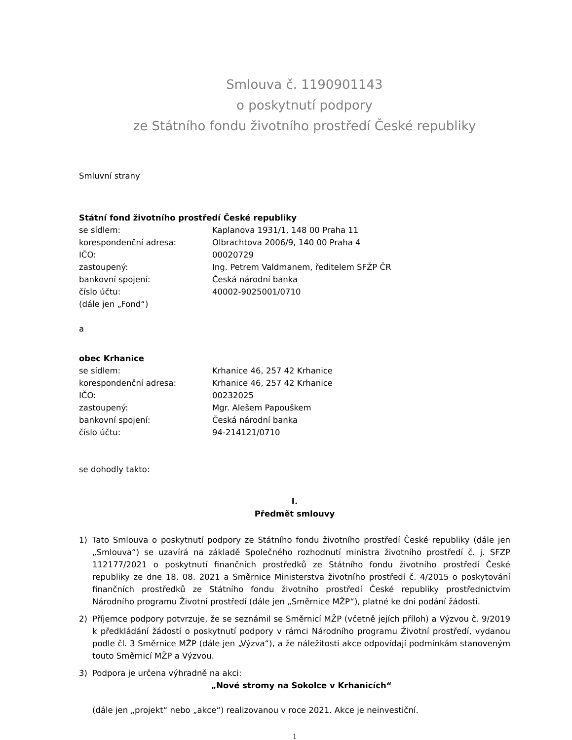Smlouva č. 1190901143
o poskytnutí podpory
ze Státního fondu životního prostředí České republiky
Smluvní strany
Státní fond životního prostředí České republiky
se sídlem: Kaplanova 1931/1, 148 00 Praha 11
korespondenční adresa: Olbrachtova 2006/9, 140 00 Praha 4
IČO: 00020729
zastoupený: Ing. Petrem Valdmanem, ředitelem SFŽP ČR
bankovní spojení: Česká národní banka
číslo účtu: 40002-9025001/0710
(dále jen „Fond“)
a
obec Krhanice
se sídlem: Krhanice 46, 257 42 Krhanice
korespondenční adresa: Krhanice 46, 257 42 Krhanice
IČO: 00232025
zastoupený: Mgr. Alešem Papouškem
bankovní spojení: Česká národní banka
číslo účtu: 94-214121/0710
se dohodly takto:
I.
Předmět smlouvy
1) Tato Smlouva o poskytnutí podpory ze Státního fondu životního prostředí České republiky (dále jen „Smlouva“) se uzavírá na základě Společného rozhodnutí ministra životního prostředí č. j. SFZP 112177/2021 o poskytnutí finančních prostředků ze Státního fondu životního prostředí České republiky ze dne 18. 08. 2021 a Směrnice Ministerstva životního prostředí č. 4/2015 o poskytování finančních prostředků ze Státního fondu životního prostředí České republiky prostřednictvím Národního programu Životní prostředí (dále jen „Směrnice MŽP“), platné ke dni podání žádosti.
2) Příjemce podpory potvrzuje, že se seznámil se Směrnicí MŽP (včetně jejích příloh) a Výzvou č. 9/2019 k předkládání žádostí o poskytnutí podpory v rámci Národního programu Životní prostředí, vydanou podle čl. 3 Směrnice MŽP (dále jen „Výzva“), a že náležitosti akce odpovídají podmínkám stanoveným touto Směrnicí MŽP a Výzvou.
3) Podpora je určena výhradně na akci:
„Nové stromy na Sokolce v Krhanicích“
(dále jen „projekt“ nebo „akce“) realizovanou v roce 2021. Akce je neinvestiční.
1